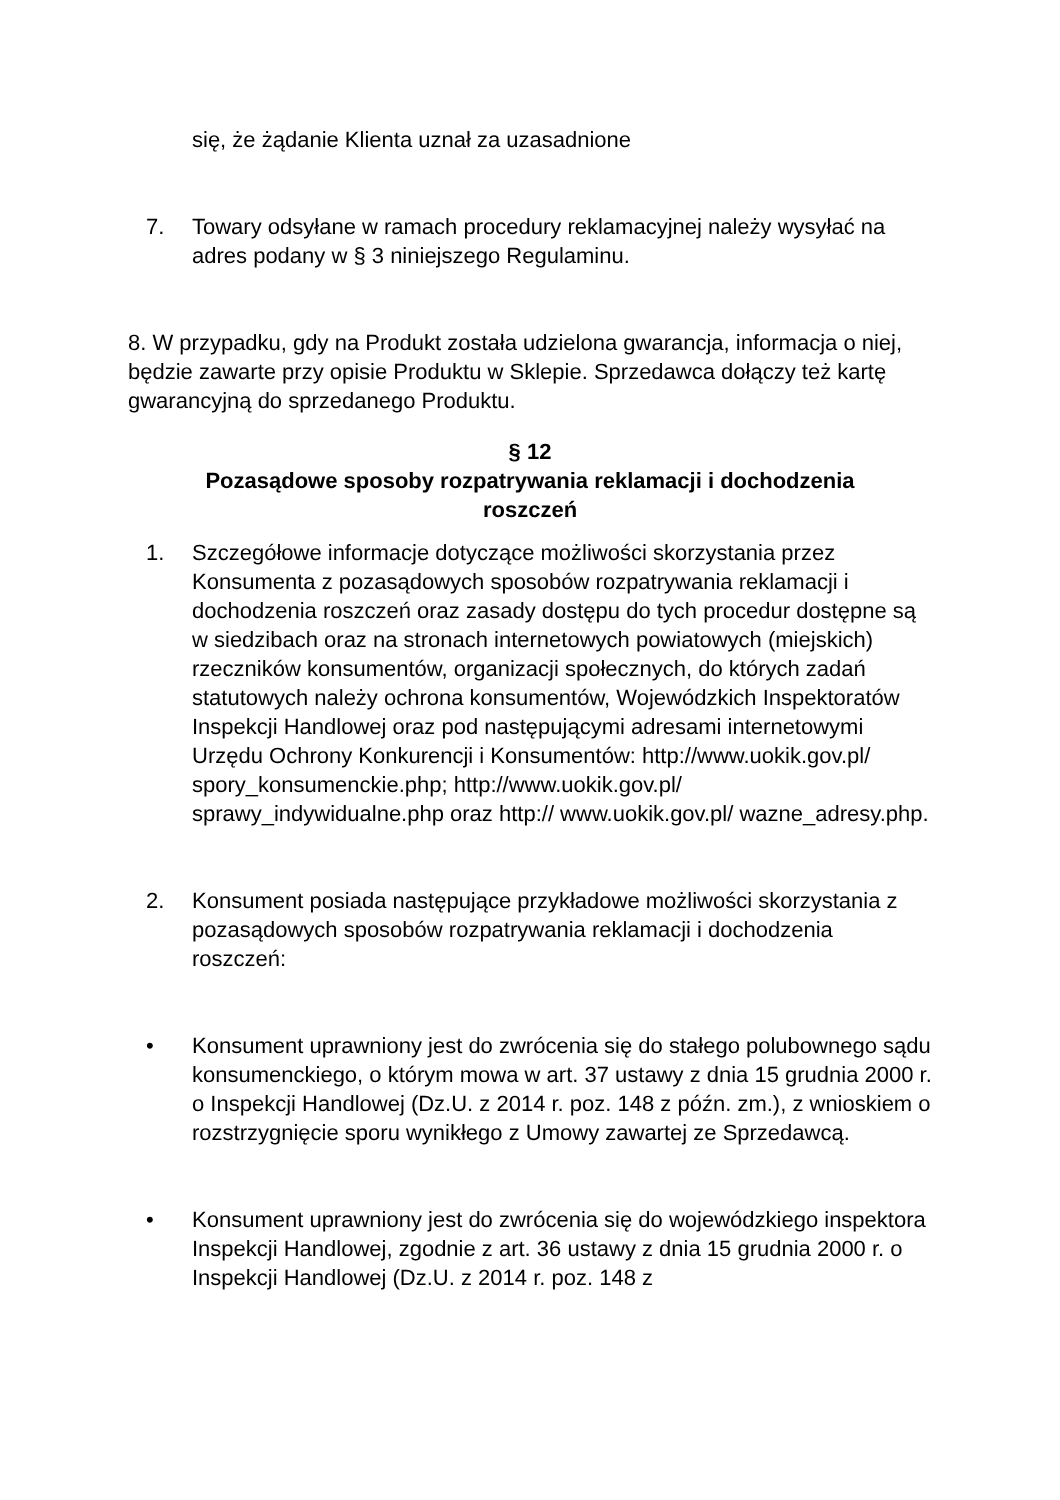się, że żądanie Klienta uznał za uzasadnione
7. Towary odsyłane w ramach procedury reklamacyjnej należy wysyłać na adres podany w § 3 niniejszego Regulaminu.
8. W przypadku, gdy na Produkt została udzielona gwarancja, informacja o niej, będzie zawarte przy opisie Produktu w Sklepie. Sprzedawca dołączy też kartę gwarancyjną do sprzedanego Produktu.
§ 12
Pozasądowe sposoby rozpatrywania reklamacji i dochodzenia roszczeń
1. Szczegółowe informacje dotyczące możliwości skorzystania przez Konsumenta z pozasądowych sposobów rozpatrywania reklamacji i dochodzenia roszczeń oraz zasady dostępu do tych procedur dostępne są w siedzibach oraz na stronach internetowych powiatowych (miejskich) rzeczników konsumentów, organizacji społecznych, do których zadań statutowych należy ochrona konsumentów, Wojewódzkich Inspektoratów Inspekcji Handlowej oraz pod następującymi adresami internetowymi Urzędu Ochrony Konkurencji i Konsumentów: http://www.uokik.gov.pl/ spory_konsumenckie.php; http://www.uokik.gov.pl/ sprawy_indywidualne.php oraz http:// www.uokik.gov.pl/ wazne_adresy.php.
2. Konsument posiada następujące przykładowe możliwości skorzystania z pozasądowych sposobów rozpatrywania reklamacji i dochodzenia roszczeń:
• Konsument uprawniony jest do zwrócenia się do stałego polubownego sądu konsumenckiego, o którym mowa w art. 37 ustawy z dnia 15 grudnia 2000 r. o Inspekcji Handlowej (Dz.U. z 2014 r. poz. 148 z późn. zm.), z wnioskiem o rozstrzygnięcie sporu wynikłego z Umowy zawartej ze Sprzedawcą.
• Konsument uprawniony jest do zwrócenia się do wojewódzkiego inspektora Inspekcji Handlowej, zgodnie z art. 36 ustawy z dnia 15 grudnia 2000 r. o Inspekcji Handlowej (Dz.U. z 2014 r. poz. 148 z